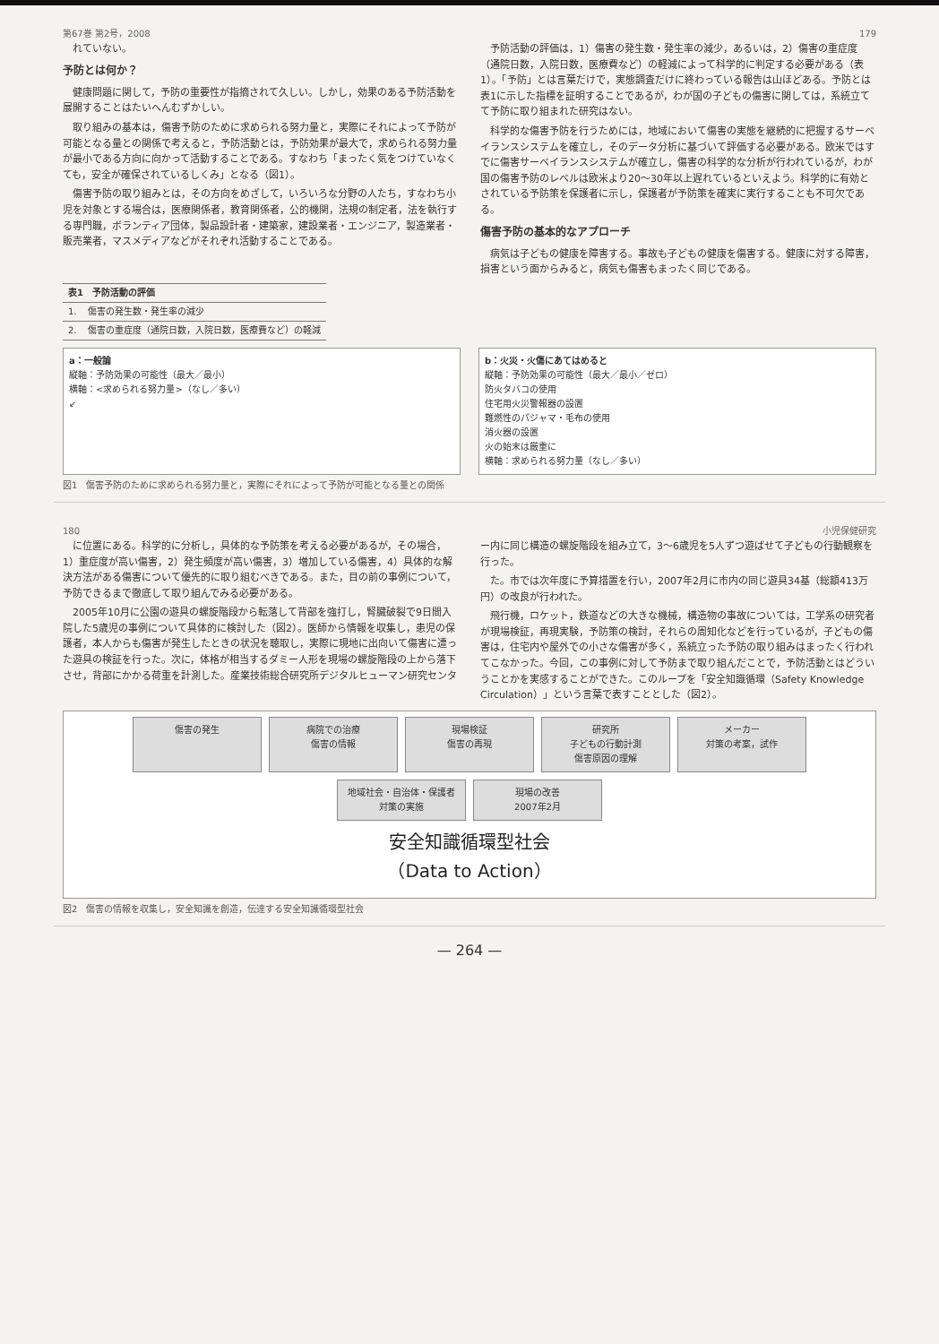第67巻 第2号，2008 179
れていない。
予防とは何か？
健康問題に関して，予防の重要性が指摘されて久しい。しかし，効果のある予防活動を展開することはたいへんむずかしい。
取り組みの基本は，傷害予防のために求められる努力量と，実際にそれによって予防が可能となる量との関係で考えると，予防活動とは，予防効果が最大で，求められる努力量が最小である方向に向かって活動することである。すなわち「まったく気をつけていなくても，安全が確保されているしくみ」となる（図1）。
傷害予防の取り組みとは，その方向をめざして，いろいろな分野の人たち，すなわち小児を対象とする場合は，医療関係者，教育関係者，公的機関，法規の制定者，法を執行する専門職，ボランティア団体，製品設計者・建築家，建設業者・エンジニア，製造業者・販売業者，マスメディアなどがそれぞれ活動することである。
予防活動の評価は，1）傷害の発生数・発生率の減少，あるいは，2）傷害の重症度（通院日数，入院日数，医療費など）の軽減によって科学的に判定する必要がある（表1）。「予防」とは言葉だけで，実態調査だけに終わっている報告は山ほどある。予防とは表1に示した指標を証明することであるが，わが国の子どもの傷害に関しては，系統立てて予防に取り組まれた研究はない。
科学的な傷害予防を行うためには，地域において傷害の実態を継続的に把握するサーベイランスシステムを確立し，そのデータ分析に基づいて評価する必要がある。欧米ではすでに傷害サーベイランスシステムが確立し，傷害の科学的な分析が行われているが，わが国の傷害予防のレベルは欧米より20～30年以上遅れているといえよう。科学的に有効とされている予防策を保護者に示し，保護者が予防策を確実に実行することも不可欠である。
傷害予防の基本的なアプローチ
病気は子どもの健康を障害する。事故も子どもの健康を傷害する。健康に対する障害，損害という面からみると，病気も傷害もまったく同じである。
| 表1 予防活動の評価 | |
| --- | --- |
| 1. | 傷害の発生数・発生率の減少 |
| 2. | 傷害の重症度（通院日数，入院日数，医療費など）の軽減 |
a：一般論
縦軸：予防効果の可能性（最大／最小）
横軸：<求められる努力量>（なし／多い）
↙
b：火災・火傷にあてはめると
縦軸：予防効果の可能性（最大／最小／ゼロ）
防火タバコの使用
住宅用火災警報器の設置
難燃性のパジャマ・毛布の使用
消火器の設置
火の始末は厳重に
横軸：求められる努力量（なし／多い）
図1　傷害予防のために求められる努力量と，実際にそれによって予防が可能となる量との関係
180 小児保健研究
に位置にある。科学的に分析し，具体的な予防策を考える必要があるが，その場合，1）重症度が高い傷害，2）発生頻度が高い傷害，3）増加している傷害，4）具体的な解決方法がある傷害について優先的に取り組むべきである。また，目の前の事例について，予防できるまで徹底して取り組んでみる必要がある。
2005年10月に公園の遊具の螺旋階段から転落して背部を強打し，腎臓破裂で9日間入院した5歳児の事例について具体的に検討した（図2）。医師から情報を収集し，患児の保護者，本人からも傷害が発生したときの状況を聴取し，実際に現地に出向いて傷害に遭った遊具の検証を行った。次に，体格が相当するダミー人形を現場の螺旋階段の上から落下させ，背部にかかる荷重を計測した。産業技術総合研究所デジタルヒューマン研究センター内に同じ構造の螺旋階段を組み立て，3～6歳児を5人ずつ遊ばせて子どもの行動観察を行った。
た。市では次年度に予算措置を行い，2007年2月に市内の同じ遊具34基（総額413万円）の改良が行われた。
飛行機，ロケット，鉄道などの大きな機械，構造物の事故については，工学系の研究者が現場検証，再現実験，予防策の検討，それらの周知化などを行っているが，子どもの傷害は，住宅内や屋外での小さな傷害が多く，系統立った予防の取り組みはまったく行われてこなかった。今回，この事例に対して予防まで取り組んだことで，予防活動とはどういうことかを実感することができた。このループを「安全知識循環（Safety Knowledge Circulation）」という言葉で表すこととした（図2）。
傷害の発生
病院での治療
傷害の情報
現場検証
傷害の再現
研究所
子どもの行動計測
傷害原因の理解
メーカー
対策の考案，試作
地域社会・自治体・保護者
対策の実施
現場の改善
2007年2月
安全知識循環型社会
（Data to Action）
図2　傷害の情報を収集し，安全知識を創造，伝達する安全知識循環型社会
— 264 —